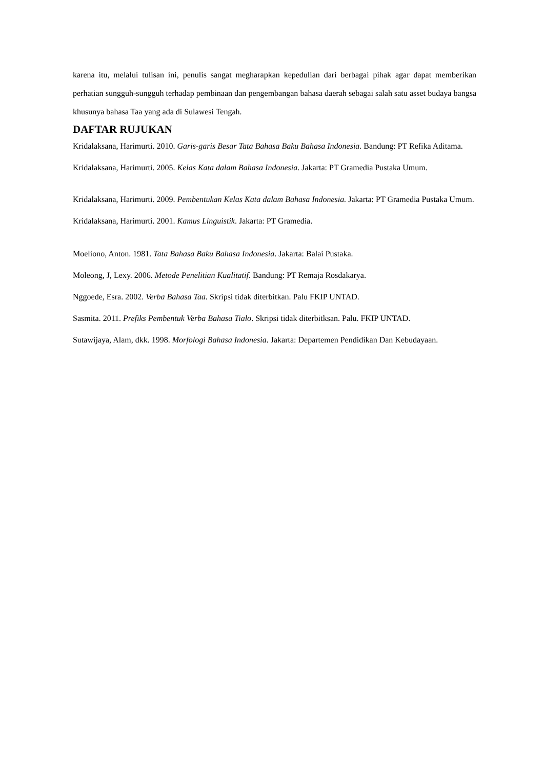karena itu, melalui tulisan ini, penulis sangat megharapkan kepedulian dari berbagai pihak agar dapat memberikan perhatian sungguh-sungguh terhadap pembinaan dan pengembangan bahasa daerah sebagai salah satu asset budaya bangsa khusunya bahasa Taa yang ada di Sulawesi Tengah.
DAFTAR RUJUKAN
Kridalaksana, Harimurti. 2010. Garis-garis Besar Tata Bahasa Baku Bahasa Indonesia. Bandung: PT Refika Aditama.
Kridalaksana, Harimurti. 2005. Kelas Kata dalam Bahasa Indonesia. Jakarta: PT Gramedia Pustaka Umum.
Kridalaksana, Harimurti. 2009. Pembentukan Kelas Kata dalam Bahasa Indonesia. Jakarta: PT Gramedia Pustaka Umum.
Kridalaksana, Harimurti. 2001. Kamus Linguistik. Jakarta: PT Gramedia.
Moeliono, Anton. 1981. Tata Bahasa Baku Bahasa Indonesia. Jakarta: Balai Pustaka.
Moleong, J, Lexy. 2006. Metode Penelitian Kualitatif. Bandung: PT Remaja Rosdakarya.
Nggoede, Esra. 2002. Verba Bahasa Taa. Skripsi tidak diterbitkan. Palu FKIP UNTAD.
Sasmita. 2011. Prefiks Pembentuk Verba Bahasa Tialo. Skripsi tidak diterbitksan. Palu. FKIP UNTAD.
Sutawijaya, Alam, dkk. 1998. Morfologi Bahasa Indonesia. Jakarta: Departemen Pendidikan Dan Kebudayaan.